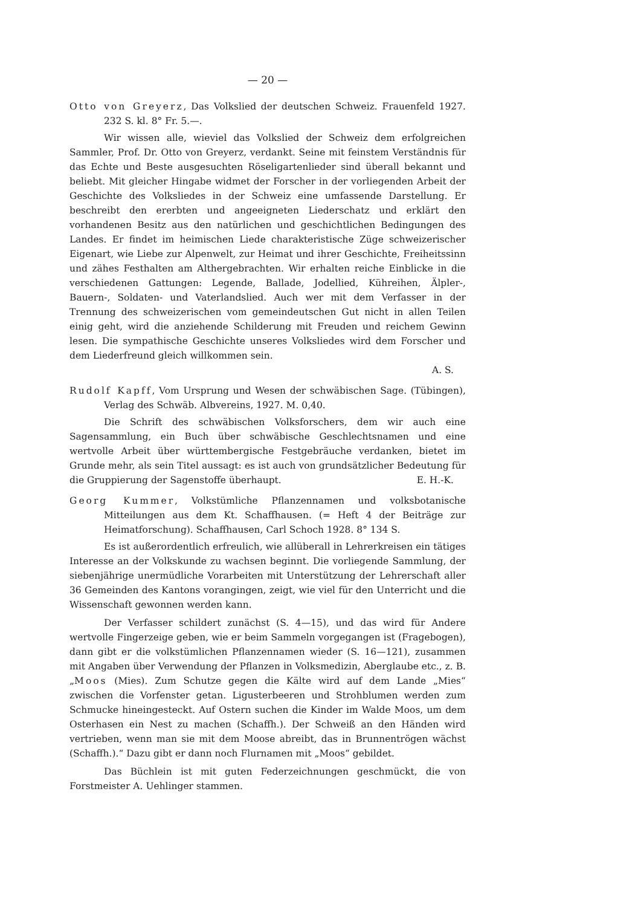— 20 —
Otto von Greyerz, Das Volkslied der deutschen Schweiz. Frauenfeld 1927. 232 S. kl. 8° Fr. 5.—.
Wir wissen alle, wieviel das Volkslied der Schweiz dem erfolgreichen Sammler, Prof. Dr. Otto von Greyerz, verdankt. Seine mit feinstem Verständnis für das Echte und Beste ausgesuchten Röseligartenlieder sind überall bekannt und beliebt. Mit gleicher Hingabe widmet der Forscher in der vorliegenden Arbeit der Geschichte des Volksliedes in der Schweiz eine umfassende Darstellung. Er beschreibt den ererbten und angeeigneten Liederschatz und erklärt den vorhandenen Besitz aus den natürlichen und geschichtlichen Bedingungen des Landes. Er findet im heimischen Liede charakteristische Züge schweizerischer Eigenart, wie Liebe zur Alpenwelt, zur Heimat und ihrer Geschichte, Freiheitssinn und zähes Festhalten am Althergebrachten. Wir erhalten reiche Einblicke in die verschiedenen Gattungen: Legende, Ballade, Jodellied, Kühreihen, Älpler-, Bauern-, Soldaten- und Vaterlandslied. Auch wer mit dem Verfasser in der Trennung des schweizerischen vom gemeindeutschen Gut nicht in allen Teilen einig geht, wird die anziehende Schilderung mit Freuden und reichem Gewinn lesen. Die sympathische Geschichte unseres Volksliedes wird dem Forscher und dem Liederfreund gleich willkommen sein.
A. S.
Rudolf Kapff, Vom Ursprung und Wesen der schwäbischen Sage. (Tübingen), Verlag des Schwäb. Albvereins, 1927. M. 0,40.
Die Schrift des schwäbischen Volksforschers, dem wir auch eine Sagensammlung, ein Buch über schwäbische Geschlechtsnamen und eine wertvolle Arbeit über württembergische Festgebräuche verdanken, bietet im Grunde mehr, als sein Titel aussagt: es ist auch von grundsätzlicher Bedeutung für die Gruppierung der Sagenstoffe überhaupt. E. H.-K.
Georg Kummer, Volkstümliche Pflanzennamen und volksbotanische Mitteilungen aus dem Kt. Schaffhausen. (= Heft 4 der Beiträge zur Heimatforschung). Schaffhausen, Carl Schoch 1928. 8° 134 S.
Es ist außerordentlich erfreulich, wie allüberall in Lehrerkreisen ein tätiges Interesse an der Volkskunde zu wachsen beginnt. Die vorliegende Sammlung, der siebenjährige unermüdliche Vorarbeiten mit Unterstützung der Lehrerschaft aller 36 Gemeinden des Kantons vorangingen, zeigt, wie viel für den Unterricht und die Wissenschaft gewonnen werden kann.
Der Verfasser schildert zunächst (S. 4—15), und das wird für Andere wertvolle Fingerzeige geben, wie er beim Sammeln vorgegangen ist (Fragebogen), dann gibt er die volkstümlichen Pflanzennamen wieder (S. 16—121), zusammen mit Angaben über Verwendung der Pflanzen in Volksmedizin, Aberglaube etc., z. B. „Moos (Mies). Zum Schutze gegen die Kälte wird auf dem Lande „Mies“ zwischen die Vorfenster getan. Ligusterbeeren und Strohblumen werden zum Schmucke hineingesteckt. Auf Ostern suchen die Kinder im Walde Moos, um dem Osterhasen ein Nest zu machen (Schaffh.). Der Schweiß an den Händen wird vertrieben, wenn man sie mit dem Moose abreibt, das in Brunnentrögen wächst (Schaffh.).“ Dazu gibt er dann noch Flurnamen mit „Moos“ gebildet.
Das Büchlein ist mit guten Federzeichnungen geschmückt, die von Forstmeister A. Uehlinger stammen.